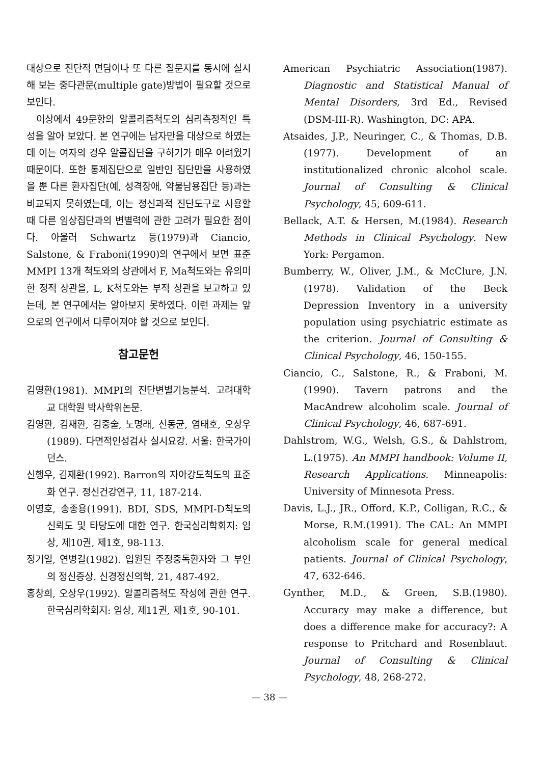대상으로 진단적 면담이나 또 다른 질문지를 동시에 실시해 보는 중다관문(multiple gate)방법이 필요할 것으로 보인다.
이상에서 49문항의 알콜리즘척도의 심리측정적인 특성을 알아 보았다. 본 연구에는 남자만을 대상으로 하였는데 이는 여자의 경우 알콜집단을 구하기가 매우 어려웠기 때문이다. 또한 통제집단으로 일반인 집단만을 사용하였을 뿐 다른 환자집단(예, 성격장애, 약물남용집단 등)과는 비교되지 못하였는데, 이는 정신과적 진단도구로 사용할 때 다른 임상집단과의 변별력에 관한 고려가 필요한 점이다. 아울러 Schwartz 등(1979)과 Ciancio, Salstone, & Fraboni(1990)의 연구에서 보면 표준 MMPI 13개 척도와의 상관에서 F, Ma척도와는 유의미한 정적 상관을, L, K척도와는 부적 상관을 보고하고 있는데, 본 연구에서는 알아보지 못하였다. 이런 과제는 앞으로의 연구에서 다루어져야 할 것으로 보인다.
참고문헌
김영환(1981). MMPI의 진단변별기능분석. 고려대학교 대학원 박사학위논문.
김영환, 김재환, 김중술, 노명래, 신동균, 염태호, 오상우(1989). 다면적인성검사 실시요강. 서울: 한국가이던스.
신행우, 김재환(1992). Barron의 자아강도척도의 표준화 연구. 정신건강연구, 11, 187-214.
이영호, 송종용(1991). BDI, SDS, MMPI-D척도의 신뢰도 및 타당도에 대한 연구. 한국심리학회지: 임상, 제10권, 제1호, 98-113.
정기일, 연병길(1982). 입원된 주정중독환자와 그 부인의 정신증상. 신경정신의학, 21, 487-492.
홍창희, 오상우(1992). 알콜리즘척도 작성에 관한 연구. 한국심리학회지: 임상, 제11권, 제1호, 90-101.
American Psychiatric Association(1987). Diagnostic and Statistical Manual of Mental Disorders, 3rd Ed., Revised (DSM-III-R). Washington, DC: APA.
Atsaides, J.P., Neuringer, C., & Thomas, D.B.(1977). Development of an institutionalized chronic alcohol scale. Journal of Consulting & Clinical Psychology, 45, 609-611.
Bellack, A.T. & Hersen, M.(1984). Research Methods in Clinical Psychology. New York: Pergamon.
Bumberry, W., Oliver, J.M., & McClure, J.N.(1978). Validation of the Beck Depression Inventory in a university population using psychiatric estimate as the criterion. Journal of Consulting & Clinical Psychology, 46, 150-155.
Ciancio, C., Salstone, R., & Fraboni, M.(1990). Tavern patrons and the MacAndrew alcoholim scale. Journal of Clinical Psychology, 46, 687-691.
Dahlstrom, W.G., Welsh, G.S., & Dahlstrom, L.(1975). An MMPI handbook: Volume II, Research Applications. Minneapolis: University of Minnesota Press.
Davis, L.J., JR., Offord, K.P., Colligan, R.C., & Morse, R.M.(1991). The CAL: An MMPI alcoholism scale for general medical patients. Journal of Clinical Psychology, 47, 632-646.
Gynther, M.D., & Green, S.B.(1980). Accuracy may make a difference, but does a difference make for accuracy?: A response to Pritchard and Rosenblaut. Journal of Consulting & Clinical Psychology, 48, 268-272.
— 38 —